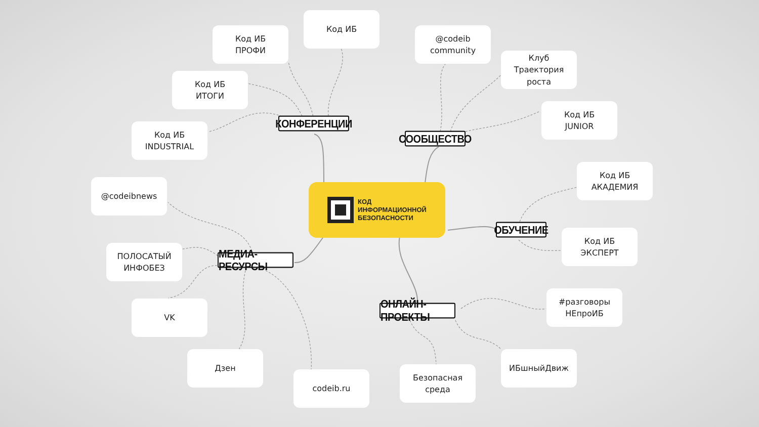КОД
ИНФОРМАЦИОННОЙ
БЕЗОПАСНОСТИ
КОНФЕРЕНЦИИ
Код ИБ
Код ИБ
ПРОФИ
Код ИБ
ИТОГИ
Код ИБ
INDUSTRIAL
СООБЩЕСТВО
@codeib
community
Клуб
Траектория роста
Код ИБ
JUNIOR
ОБУЧЕНИЕ
Код ИБ
АКАДЕМИЯ
Код ИБ
ЭКСПЕРТ
ОНЛАЙН-ПРОЕКТЫ
#разговоры
НЕпроИБ
ИБшныйДвиж
Безопасная
среда
МЕДИА-РЕСУРСЫ
@codeibnews
ПОЛОСАТЫЙ
ИНФОБЕЗ
VK
Дзен
codeib.ru